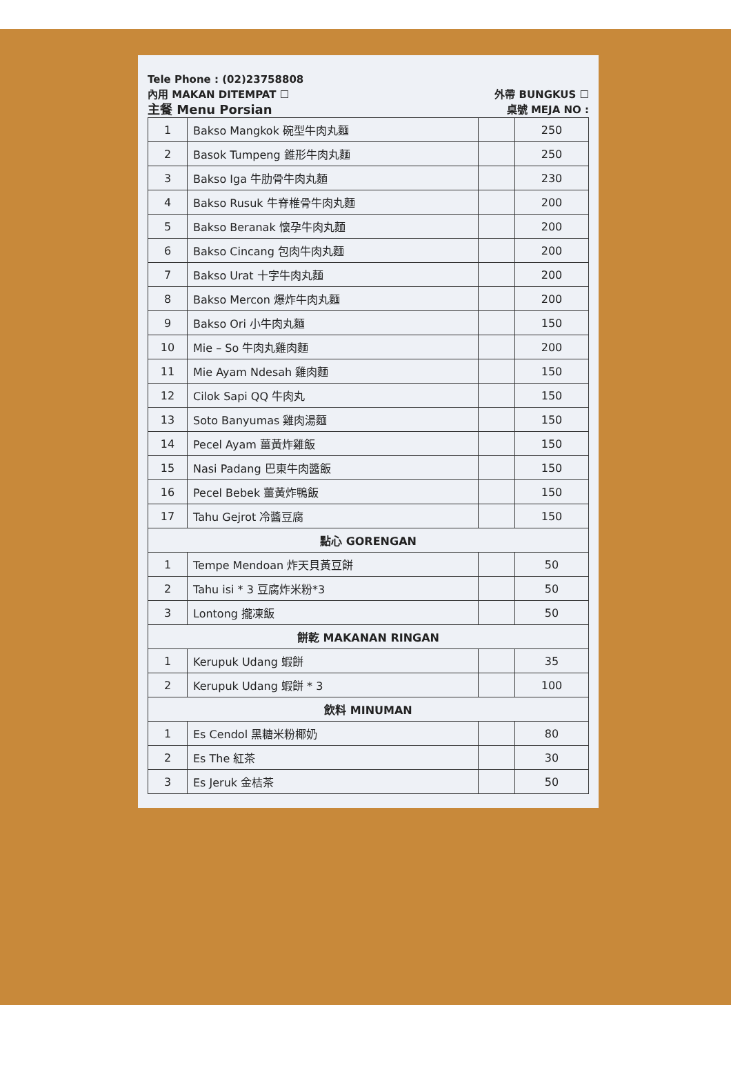Tele Phone : (02)23758808
內用 MAKAN DITEMPAT ☐ 外帶 BUNGKUS ☐
主餐 Menu Porsian 桌號 MEJA NO :
| 1 | Bakso Mangkok 碗型牛肉丸麵 | | 250 |
| 2 | Basok Tumpeng 錐形牛肉丸麵 | | 250 |
| 3 | Bakso Iga 牛肋骨牛肉丸麵 | | 230 |
| 4 | Bakso Rusuk 牛脊椎骨牛肉丸麵 | | 200 |
| 5 | Bakso Beranak 懷孕牛肉丸麵 | | 200 |
| 6 | Bakso Cincang 包肉牛肉丸麵 | | 200 |
| 7 | Bakso Urat 十字牛肉丸麵 | | 200 |
| 8 | Bakso Mercon 爆炸牛肉丸麵 | | 200 |
| 9 | Bakso Ori 小牛肉丸麵 | | 150 |
| 10 | Mie – So 牛肉丸雞肉麵 | | 200 |
| 11 | Mie Ayam Ndesah 雞肉麵 | | 150 |
| 12 | Cilok Sapi QQ 牛肉丸 | | 150 |
| 13 | Soto Banyumas 雞肉湯麵 | | 150 |
| 14 | Pecel Ayam 薑黃炸雞飯 | | 150 |
| 15 | Nasi Padang 巴東牛肉醬飯 | | 150 |
| 16 | Pecel Bebek 薑黃炸鴨飯 | | 150 |
| 17 | Tahu Gejrot 冷醬豆腐 | | 150 |
| 點心 GORENGAN | | | |
| 1 | Tempe Mendoan 炸天貝黃豆餅 | | 50 |
| 2 | Tahu isi * 3 豆腐炸米粉*3 | | 50 |
| 3 | Lontong 攏凍飯 | | 50 |
| 餅乾 MAKANAN RINGAN | | | |
| 1 | Kerupuk Udang 蝦餅 | | 35 |
| 2 | Kerupuk Udang 蝦餅 * 3 | | 100 |
| 飲料 MINUMAN | | | |
| 1 | Es Cendol 黑糖米粉椰奶 | | 80 |
| 2 | Es The 紅茶 | | 30 |
| 3 | Es Jeruk 金桔茶 | | 50 |